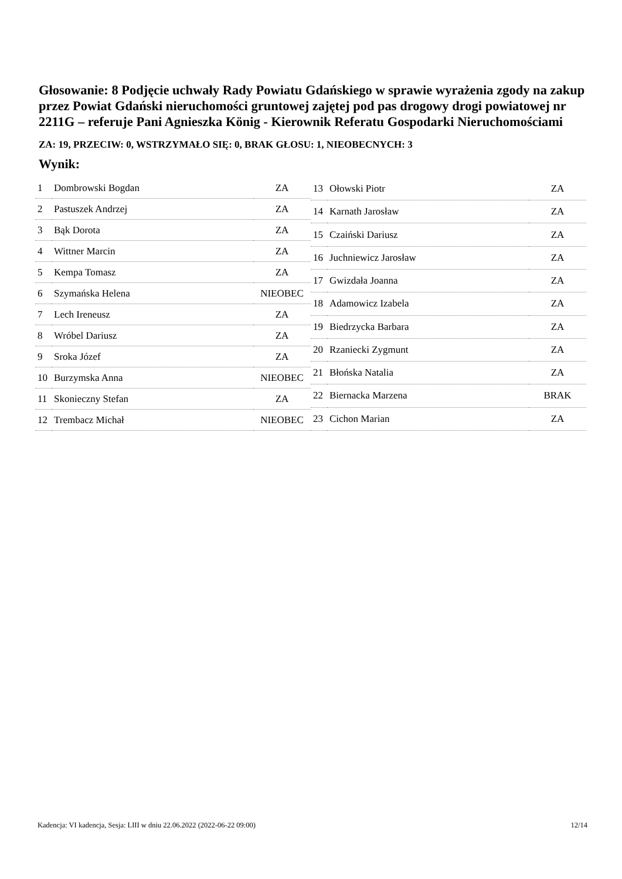Głosowanie: 8 Podjęcie uchwały Rady Powiatu Gdańskiego w sprawie wyrażenia zgody na zakup przez Powiat Gdański nieruchomości gruntowej zajętej pod pas drogowy drogi powiatowej nr 2211G – referuje Pani Agnieszka König - Kierownik Referatu Gospodarki Nieruchomościami
ZA: 19, PRZECIW: 0, WSTRZYMAŁO SIĘ: 0, BRAK GŁOSU: 1, NIEOBECNYCH: 3
Wynik:
| 1 | Dombrowski Bogdan | ZA |
| 2 | Pastuszek Andrzej | ZA |
| 3 | Bąk Dorota | ZA |
| 4 | Wittner Marcin | ZA |
| 5 | Kempa Tomasz | ZA |
| 6 | Szymańska Helena | NIEOBEC |
| 7 | Lech Ireneusz | ZA |
| 8 | Wróbel Dariusz | ZA |
| 9 | Sroka Józef | ZA |
| 10 | Burzymska Anna | NIEOBEC |
| 11 | Skonieczny Stefan | ZA |
| 12 | Trembacz Michał | NIEOBEC |
| 13 | Ołowski Piotr | ZA |
| 14 | Karnath Jarosław | ZA |
| 15 | Czaiński Dariusz | ZA |
| 16 | Juchniewicz Jarosław | ZA |
| 17 | Gwizdała Joanna | ZA |
| 18 | Adamowicz Izabela | ZA |
| 19 | Biedrzycka Barbara | ZA |
| 20 | Rzaniecki Zygmunt | ZA |
| 21 | Błońska Natalia | ZA |
| 22 | Biernacka Marzena | BRAK |
| 23 | Cichon Marian | ZA |
Kadencja: VI kadencja, Sesja: LIII w dniu 22.06.2022 (2022-06-22 09:00) 12/14